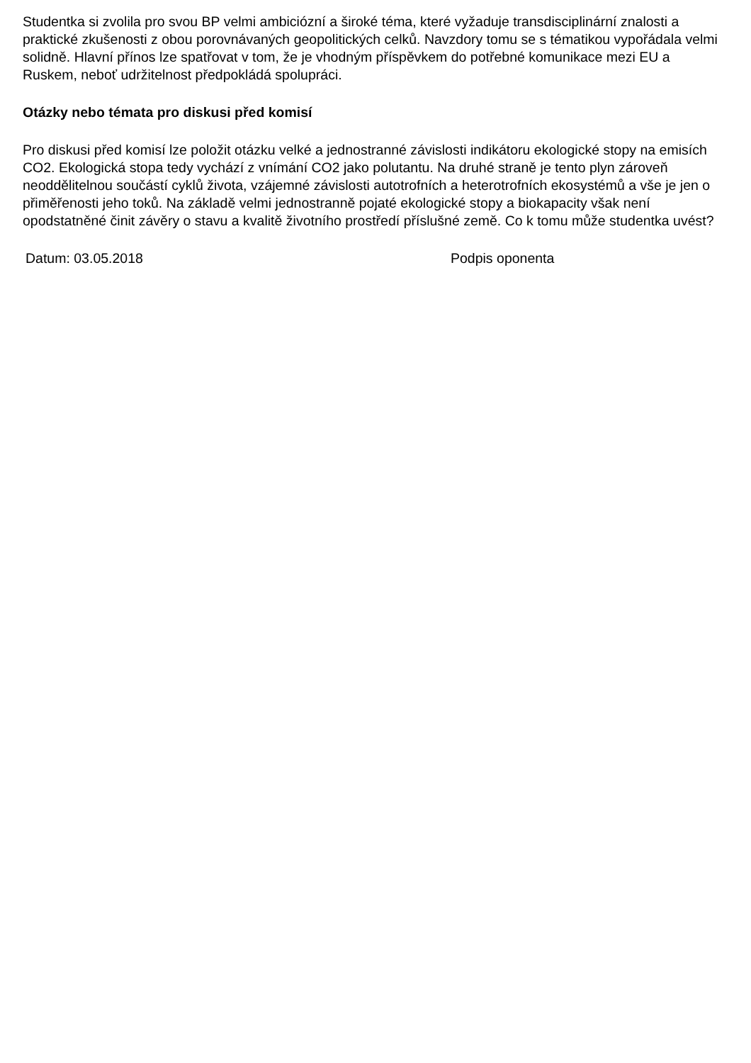Studentka si zvolila pro svou BP velmi ambiciózní a široké téma, které vyžaduje transdisciplinární znalosti a praktické zkušenosti z obou porovnávaných geopolitických celků. Navzdory tomu se s tématikou vypořádala velmi solidně. Hlavní přínos lze spatřovat v tom, že je vhodným příspěvkem do potřebné komunikace mezi EU a Ruskem, neboť udržitelnost předpokládá spolupráci.
Otázky nebo témata pro diskusi před komisí
Pro diskusi před komisí lze položit otázku velké a jednostranné závislosti indikátoru ekologické stopy na emisích CO2. Ekologická stopa tedy vychází z vnímání CO2 jako polutantu. Na druhé straně je tento plyn zároveň neoddělitelnou součástí cyklů života, vzájemné závislosti autotrofních a heterotrofních ekosystémů a vše je jen o přiměřenosti jeho toků. Na základě velmi jednostranně pojaté ekologické stopy a biokapacity však není opodstatněné činit závěry o stavu a kvalitě životního prostředí příslušné země. Co k tomu může studentka uvést?
Datum: 03.05.2018 Podpis oponenta